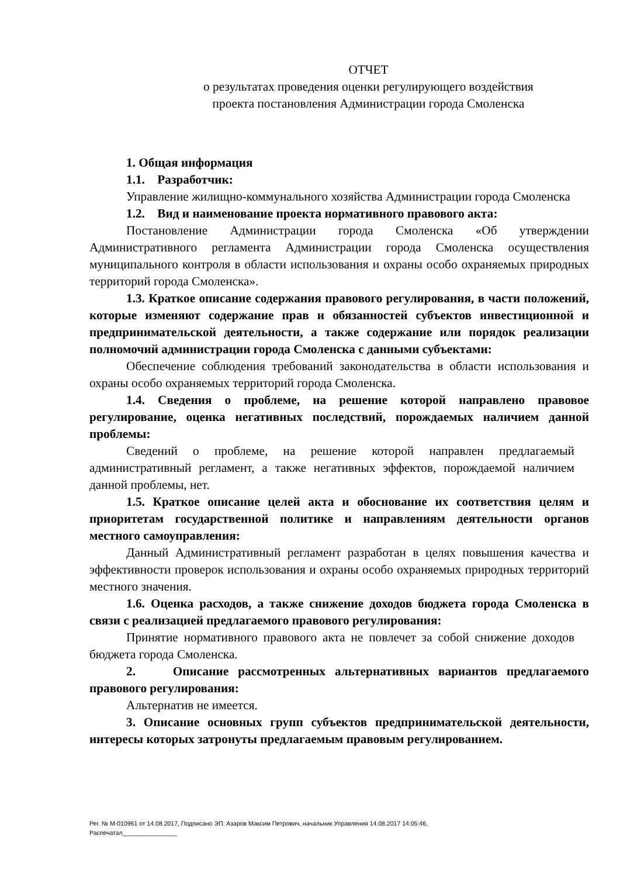ОТЧЕТ
о результатах проведения оценки регулирующего воздействия
проекта постановления Администрации города Смоленска
1. Общая информация
1.1. Разработчик:
Управление жилищно-коммунального хозяйства Администрации города Смоленска
1.2. Вид и наименование проекта нормативного правового акта:
Постановление Администрации города Смоленска «Об утверждении Административного регламента Администрации города Смоленска осуществления муниципального контроля в области использования и охраны особо охраняемых природных территорий города Смоленска».
1.3. Краткое описание содержания правового регулирования, в части положений, которые изменяют содержание прав и обязанностей субъектов инвестиционной и предпринимательской деятельности, а также содержание или порядок реализации полномочий администрации города Смоленска с данными субъектами:
Обеспечение соблюдения требований законодательства в области использования и охраны особо охраняемых территорий города Смоленска.
1.4. Сведения о проблеме, на решение которой направлено правовое регулирование, оценка негативных последствий, порождаемых наличием данной проблемы:
Сведений о проблеме, на решение которой направлен предлагаемый административный регламент, а также негативных эффектов, порождаемой наличием данной проблемы, нет.
1.5. Краткое описание целей акта и обоснование их соответствия целям и приоритетам государственной политике и направлениям деятельности органов местного самоуправления:
Данный Административный регламент разработан в целях повышения качества и эффективности проверок использования и охраны особо охраняемых природных территорий местного значения.
1.6. Оценка расходов, а также снижение доходов бюджета города Смоленска в связи с реализацией предлагаемого правового регулирования:
Принятие нормативного правового акта не повлечет за собой снижение доходов бюджета города Смоленска.
2. Описание рассмотренных альтернативных вариантов предлагаемого правового регулирования:
Альтернатив не имеется.
3. Описание основных групп субъектов предпринимательской деятельности, интересы которых затронуты предлагаемым правовым регулированием.
Рег. № М-010961 от 14.08.2017, Подписано ЭП: Азаров Максим Петрович, начальник Управления 14.08.2017 14:05:46,
Распечатал________________